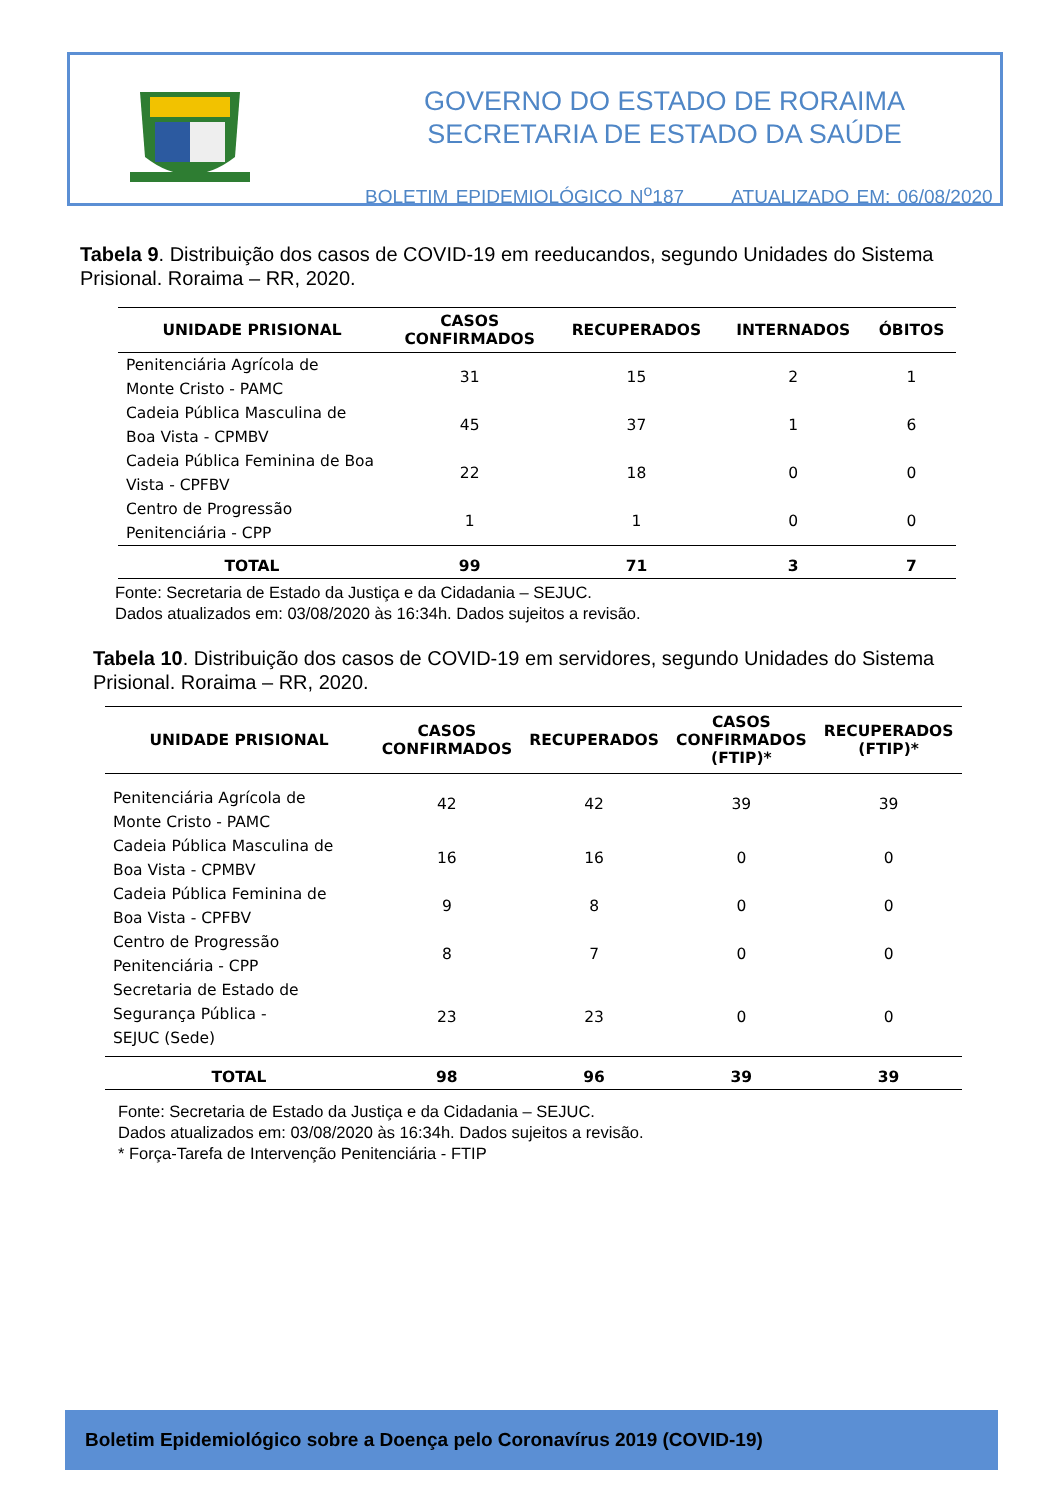GOVERNO DO ESTADO DE RORAIMA
SECRETARIA DE ESTADO DA SAÚDE
BOLETIM EPIDEMIOLÓGICO N<sup>o</sup>187 ATUALIZADO EM: 06/08/2020
Tabela 9. Distribuição dos casos de COVID-19 em reeducandos, segundo Unidades do Sistema Prisional. Roraima – RR, 2020.
| UNIDADE PRISIONAL | CASOS CONFIRMADOS | RECUPERADOS | INTERNADOS | ÓBITOS |
| --- | --- | --- | --- | --- |
| Penitenciária Agrícola de Monte Cristo - PAMC | 31 | 15 | 2 | 1 |
| Cadeia Pública Masculina de Boa Vista - CPMBV | 45 | 37 | 1 | 6 |
| Cadeia Pública Feminina de Boa Vista - CPFBV | 22 | 18 | 0 | 0 |
| Centro de Progressão Penitenciária - CPP | 1 | 1 | 0 | 0 |
| TOTAL | 99 | 71 | 3 | 7 |
Fonte: Secretaria de Estado da Justiça e da Cidadania – SEJUC.
Dados atualizados em: 03/08/2020 às 16:34h. Dados sujeitos a revisão.
Tabela 10. Distribuição dos casos de COVID-19 em servidores, segundo Unidades do Sistema Prisional. Roraima – RR, 2020.
| UNIDADE PRISIONAL | CASOS CONFIRMADOS | RECUPERADOS | CASOS CONFIRMADOS (FTIP)* | RECUPERADOS (FTIP)* |
| --- | --- | --- | --- | --- |
| Penitenciária Agrícola de Monte Cristo - PAMC | 42 | 42 | 39 | 39 |
| Cadeia Pública Masculina de Boa Vista - CPMBV | 16 | 16 | 0 | 0 |
| Cadeia Pública Feminina de Boa Vista - CPFBV | 9 | 8 | 0 | 0 |
| Centro de Progressão Penitenciária - CPP | 8 | 7 | 0 | 0 |
| Secretaria de Estado de Segurança Pública - SEJUC (Sede) | 23 | 23 | 0 | 0 |
| TOTAL | 98 | 96 | 39 | 39 |
Fonte: Secretaria de Estado da Justiça e da Cidadania – SEJUC.
Dados atualizados em: 03/08/2020 às 16:34h. Dados sujeitos a revisão.
* Força-Tarefa de Intervenção Penitenciária - FTIP
Boletim Epidemiológico sobre a Doença pelo Coronavírus 2019 (COVID-19)